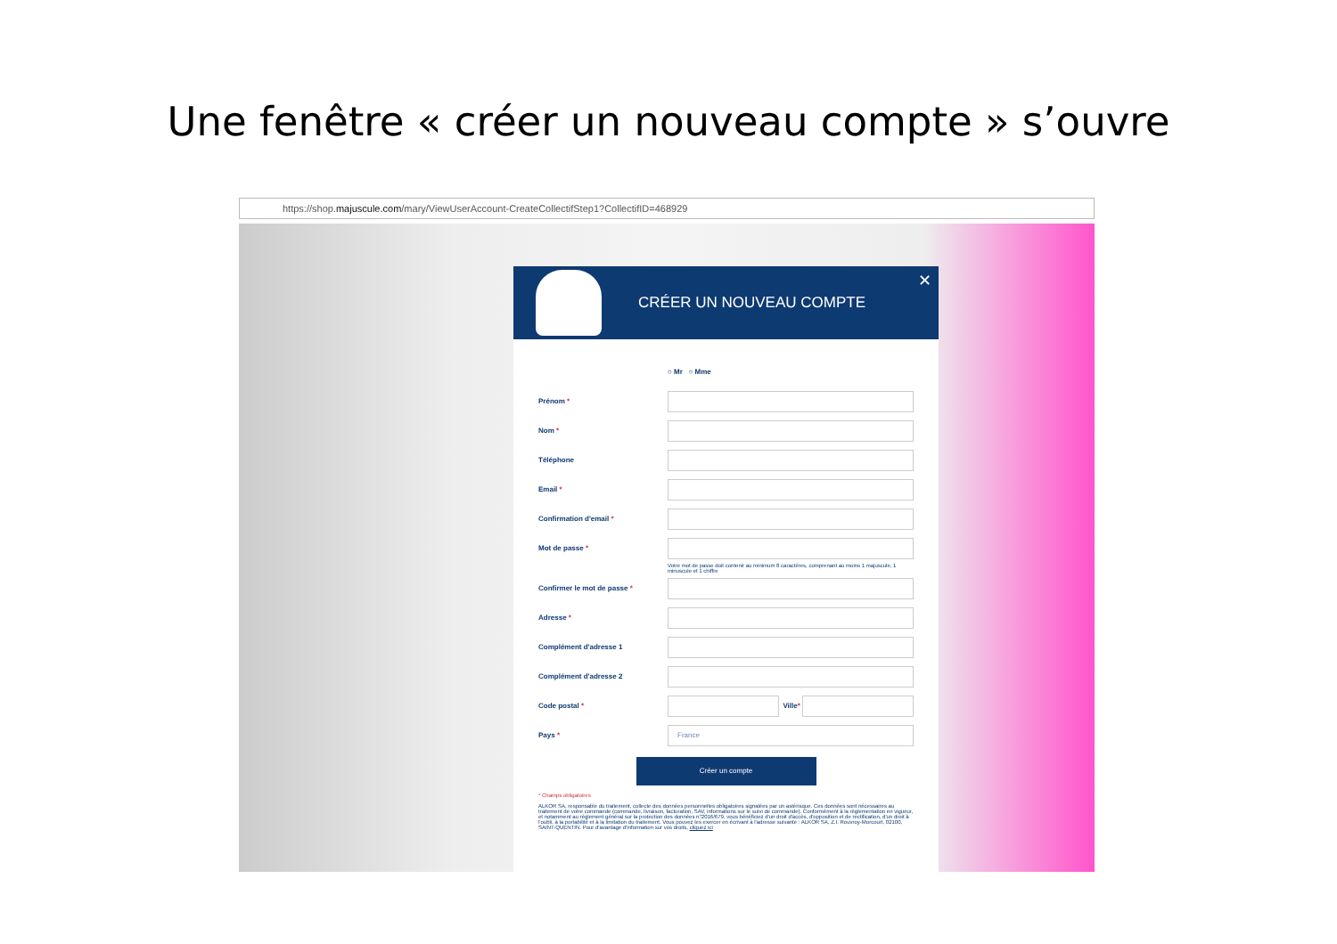Une fenêtre « créer un nouveau compte » s’ouvre
https://shop.majuscule.com/mary/ViewUserAccount-CreateCollectifStep1?CollectifID=468929
CRÉER UN NOUVEAU COMPTE
✕
○ Mr ○ Mme
Prénom *
Nom *
Téléphone
Email *
Confirmation d'email *
Mot de passe *
Votre mot de passe doit contenir au minimum 8 caractères, comprenant au moins 1 majuscule, 1 minuscule et 1 chiffre
Confirmer le mot de passe *
Adresse *
Complément d'adresse 1
Complément d'adresse 2
Code postal *
Ville *
Pays *
France
Créer un compte
* Champs obligatoires
ALKOR SA, responsable du traitement, collecte des données personnelles obligatoires signalées par un astérisque. Ces données sont nécessaires au traitement de votre commande (commande, livraison, facturation, SAV, informations sur le suivi de commande). Conformément à la règlementation en vigueur, et notamment au règlement général sur la protection des données n°2016/679, vous bénéficiez d'un droit d'accès, d'opposition et de rectification, d'un droit à l'oubli, à la portabilité et à la limitation du traitement. Vous pouvez les exercer en écrivant à l'adresse suivante : ALKOR SA, Z.I. Rouvroy-Morcourt, 02100, SAINT-QUENTIN. Pour d'avantage d'information sur vos droits, cliquez ici